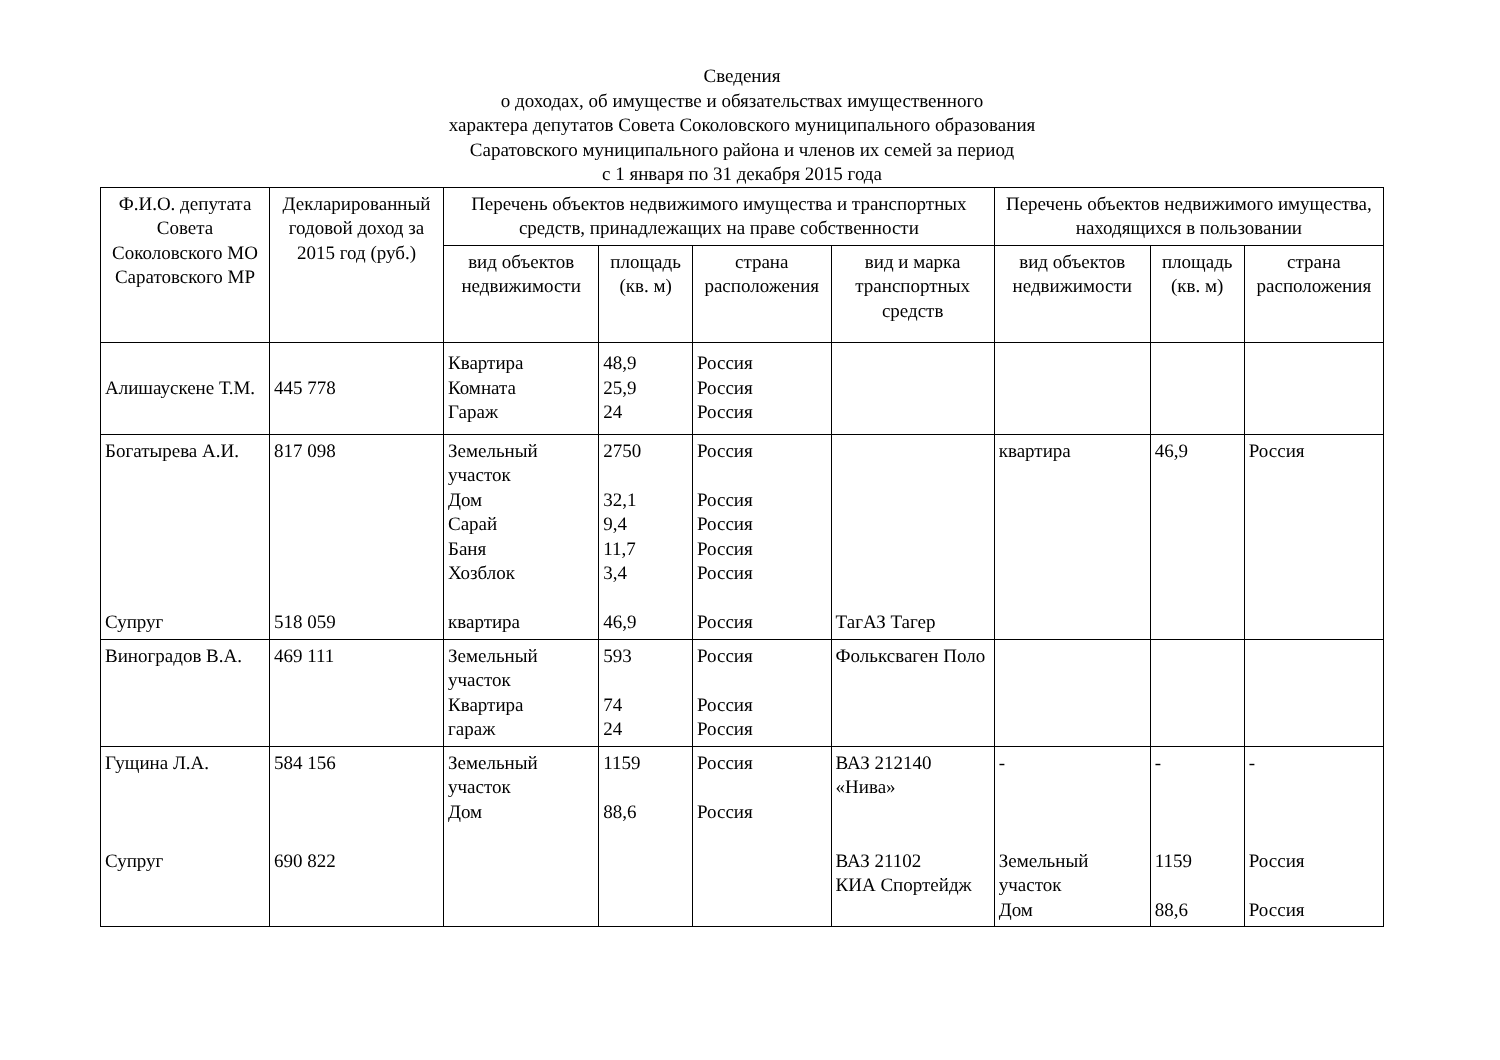Сведения
о доходах, об имуществе и обязательствах имущественного
характера депутатов Совета Соколовского муниципального образования
Саратовского муниципального района и членов их семей за период
с 1 января по 31 декабря 2015 года
| Ф.И.О. депутата Совета Соколовского МО Саратовского МР | Декларированный годовой доход за 2015 год (руб.) | Перечень объектов недвижимого имущества и транспортных средств, принадлежащих на праве собственности | | | | Перечень объектов недвижимого имущества, находящихся в пользовании | | |
| --- | --- | --- | --- | --- | --- | --- | --- | --- |
| | | вид объектов недвижимости | площадь (кв. м) | страна расположения | вид и марка транспортных средств | вид объектов недвижимости | площадь (кв. м) | страна расположения |
| Алишаускене Т.М. | 445 778 | Квартира Комната Гараж | 48,9 25,9 24 | Россия Россия Россия | | | | |
| Богатырева А.И. Супруг | 817 098 518 059 | Земельный участок Дом Сарай Баня Хозблок квартира | 2750 32,1 9,4 11,7 3,4 46,9 | Россия Россия Россия Россия Россия Россия | ТагАЗ Тагер | квартира | 46,9 | Россия |
| Виноградов В.А. | 469 111 | Земельный участок Квартира гараж | 593 74 24 | Россия Россия Россия | Фольксваген Поло | | | |
| Гущина Л.А. Супруг | 584 156 690 822 | Земельный участок Дом | 1159 88,6 | Россия Россия | ВАЗ 212140 «Нива» ВАЗ 21102 КИА Спортейдж | - Земельный участок Дом | - 1159 88,6 | - Россия Россия |